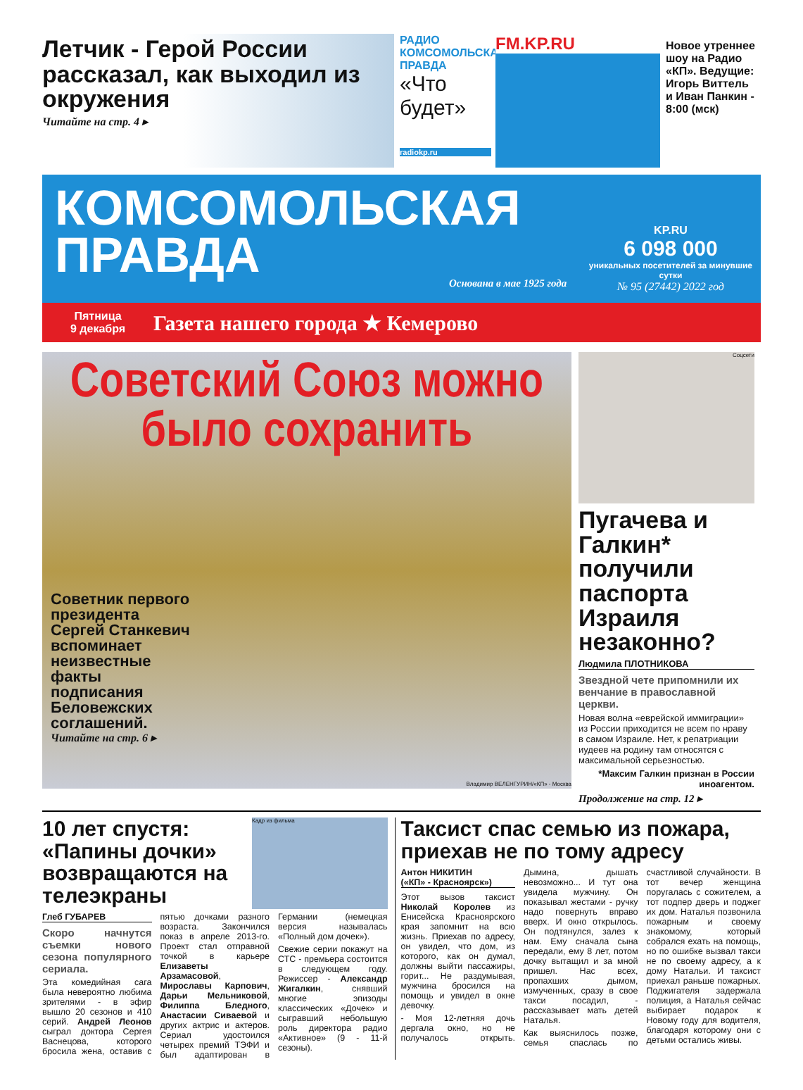Летчик - Герой России рассказал, как выходил из окружения
Читайте на стр. 4 ▸
РАДИО КОМСОМОЛЬСКАЯ ПРАВДА
«Что будет»
radiokp.ru
FM.KP.RU
Новое утреннее шоу на Радио «КП». Ведущие: Игорь Виттель и Иван Панкин - 8:00 (мск)
КОМСОМОЛЬСКАЯ ПРАВДА
Основана в мае 1925 года
KP.RU
6 098 000
уникальных посетителей за минувшие сутки
№ 95 (27442) 2022 год
Пятница
9 декабря
Газета нашего города ★ Кемерово
Советский Союз можно было сохранить
Советник первого президента Сергей Станкевич вспоминает неизвестные факты подписания Беловежских соглашений.
Читайте на стр. 6 ▸
Владимир ВЕЛЕНГУРИН/«КП» - Москва
Соцсети
Пугачева и Галкин* получили паспорта Израиля незаконно?
Людмила ПЛОТНИКОВА
Звездной чете припомнили их венчание в православной церкви.
Новая волна «еврейской иммиграции» из России приходится не всем по нраву в самом Израиле. Нет, к репатриации иудеев на родину там относятся с максимальной серьезностью.
*Максим Галкин признан в России иноагентом.
Продолжение на стр. 12 ▸
10 лет спустя: «Папины дочки» возвращаются на телеэкраны
Кадр из фильма
Глеб ГУБАРЕВ
Скоро начнутся съемки нового сезона популярного сериала.
Эта комедийная сага была невероятно любима зрителями - в эфир вышло 20 сезонов и 410 серий. Андрей Леонов сыграл доктора Сергея Васнецова, которого бросила жена, оставив с пятью дочками разного возраста. Закончился показ в апреле 2013-го. Проект стал отправной точкой в карьере Елизаветы Арзамасовой, Мирославы Карпович, Дарьи Мельниковой, Филиппа Бледного, Анастасии Сиваевой и других актрис и актеров. Сериал удостоился четырех премий ТЭФИ и был адаптирован в Германии (немецкая версия называлась «Полный дом дочек»).
Свежие серии покажут на СТС - премьера состоится в следующем году. Режиссер - Александр Жигалкин, снявший многие эпизоды классических «Дочек» и сыгравший небольшую роль директора радио «Активное» (9 - 11-й сезоны).
Таксист спас семью из пожара, приехав не по тому адресу
Антон НИКИТИН
(«КП» - Красноярск»)
Этот вызов таксист Николай Королев из Енисейска Красноярского края запомнит на всю жизнь. Приехав по адресу, он увидел, что дом, из которого, как он думал, должны выйти пассажиры, горит... Не раздумывая, мужчина бросился на помощь и увидел в окне девочку.
- Моя 12-летняя дочь дергала окно, но не получалось открыть. Дымина, дышать невозможно... И тут она увидела мужчину. Он показывал жестами - ручку надо повернуть вправо вверх. И окно открылось. Он подтянулся, залез к нам. Ему сначала сына передали, ему 8 лет, потом дочку вытащил и за мной пришел. Нас всех, пропахших дымом, измученных, сразу в свое такси посадил, - рассказывает мать детей Наталья.
Как выяснилось позже, семья спаслась по счастливой случайности. В тот вечер женщина поругалась с сожителем, а тот подпер дверь и поджег их дом. Наталья позвонила пожарным и своему знакомому, который собрался ехать на помощь, но по ошибке вызвал такси не по своему адресу, а к дому Натальи. И таксист приехал раньше пожарных. Поджигателя задержала полиция, а Наталья сейчас выбирает подарок к Новому году для водителя, благодаря которому они с детьми остались живы.